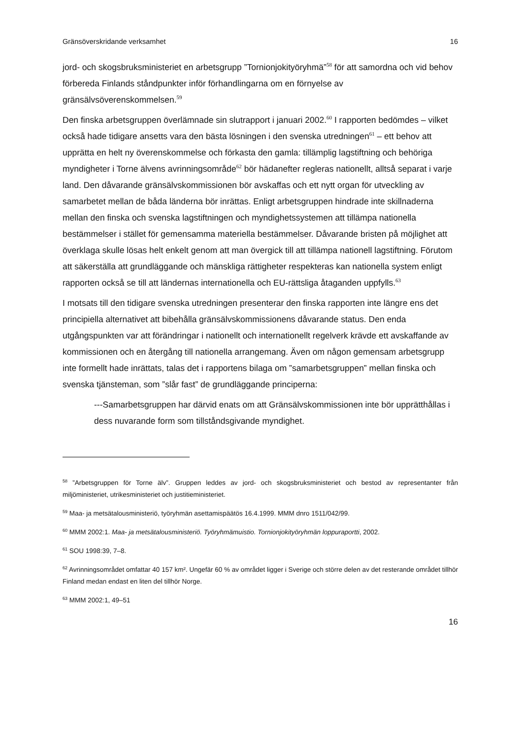Gränsöverskridande verksamhet 16
jord- och skogsbruksministeriet en arbetsgrupp ”Tornionjokityöryhmä”<sup>58</sup> för att samordna och vid behov förbereda Finlands ståndpunkter inför förhandlingarna om en förnyelse av gränsälvsöverenskommelsen.<sup>59</sup>
Den finska arbetsgruppen överlämnade sin slutrapport i januari 2002.<sup>60</sup> I rapporten bedömdes – vilket också hade tidigare ansetts vara den bästa lösningen i den svenska utredningen<sup>61</sup> – ett behov att upprätta en helt ny överenskommelse och förkasta den gamla: tillämplig lagstiftning och behöriga myndigheter i Torne älvens avrinningsområde<sup>62</sup> bör hädanefter regleras nationellt, alltså separat i varje land. Den dåvarande gränsälvskommissionen bör avskaffas och ett nytt organ för utveckling av samarbetet mellan de båda länderna bör inrättas. Enligt arbetsgruppen hindrade inte skillnaderna mellan den finska och svenska lagstiftningen och myndighetssystemen att tillämpa nationella bestämmelser i stället för gemensamma materiella bestämmelser. Dåvarande bristen på möjlighet att överklaga skulle lösas helt enkelt genom att man övergick till att tillämpa nationell lagstiftning. Förutom att säkerställa att grundläggande och mänskliga rättigheter respekteras kan nationella system enligt rapporten också se till att ländernas internationella och EU-rättsliga åtaganden uppfylls.<sup>63</sup>
I motsats till den tidigare svenska utredningen presenterar den finska rapporten inte längre ens det principiella alternativet att bibehålla gränsälvskommissionens dåvarande status. Den enda utgångspunkten var att förändringar i nationellt och internationellt regelverk krävde ett avskaffande av kommissionen och en återgång till nationella arrangemang. Även om någon gemensam arbetsgrupp inte formellt hade inrättats, talas det i rapportens bilaga om ”samarbetsgruppen” mellan finska och svenska tjänsteman, som ”slår fast” de grundläggande principerna:
---Samarbetsgruppen har därvid enats om att Gränsälvskommissionen inte bör upprätthållas i dess nuvarande form som tillståndsgivande myndighet.
<sup>58</sup> ”Arbetsgruppen för Torne älv”. Gruppen leddes av jord- och skogsbruksministeriet och bestod av representanter från miljöministeriet, utrikesministeriet och justitieministeriet.
<sup>59</sup> Maa- ja metsätalousministeriö, työryhmän asettamispäätös 16.4.1999. MMM dnro 1511/042/99.
<sup>60</sup> MMM 2002:1. Maa- ja metsätalousministeriö. Työryhmämuistio. Tornionjokityöryhmän loppuraportti, 2002.
<sup>61</sup> SOU 1998:39, 7–8.
<sup>62</sup> Avrinningsområdet omfattar 40 157 km². Ungefär 60 % av området ligger i Sverige och större delen av det resterande området tillhör Finland medan endast en liten del tillhör Norge.
<sup>63</sup> MMM 2002:1, 49–51
16